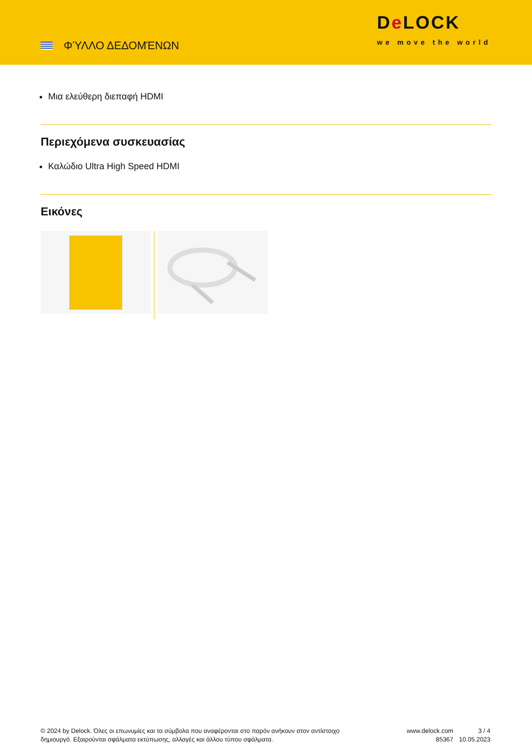ΦΎΛΛΟ ΔΕΔΟΜΈΝΩΝ
De LOCK
we move the world
Μια ελεύθερη διεπαφή HDMI
Περιεχόμενα συσκευασίας
Καλώδιο Ultra High Speed HDMI
Εικόνες
© 2024 by Delock. Όλες οι επωνυμίες και τα σύμβολα που αναφέρονται στο παρόν ανήκουν στον αντίστοιχο δημιουργό. Εξαιρούνται σφάλματα εκτύπωσης, αλλαγές και άλλου τύπου σφάλματα.
www.delock.com
85367
3 / 4
10.05.2023